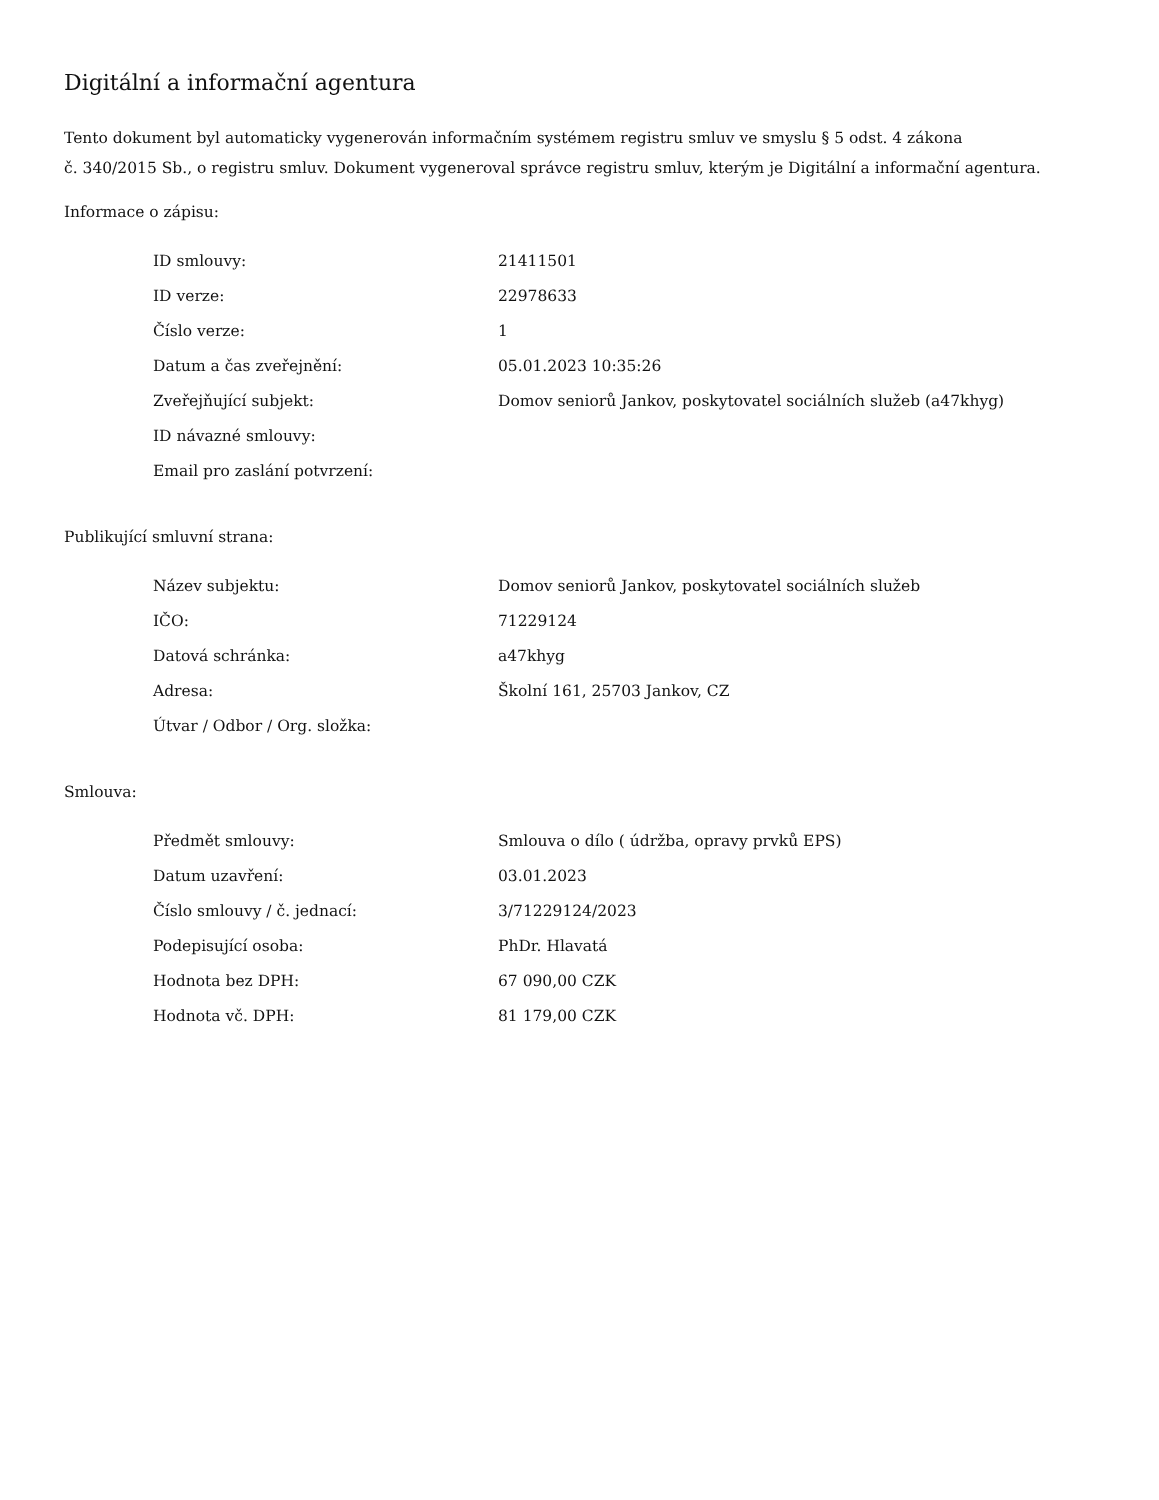Digitální a informační agentura
Tento dokument byl automaticky vygenerován informačním systémem registru smluv ve smyslu § 5 odst. 4 zákona
č. 340/2015 Sb., o registru smluv. Dokument vygeneroval správce registru smluv, kterým je Digitální a informační agentura.
Informace o zápisu:
| ID smlouvy: | 21411501 |
| ID verze: | 22978633 |
| Číslo verze: | 1 |
| Datum a čas zveřejnění: | 05.01.2023 10:35:26 |
| Zveřejňující subjekt: | Domov seniorů Jankov, poskytovatel sociálních služeb (a47khyg) |
| ID návazné smlouvy: | |
| Email pro zaslání potvrzení: | |
Publikující smluvní strana:
| Název subjektu: | Domov seniorů Jankov, poskytovatel sociálních služeb |
| IČO: | 71229124 |
| Datová schránka: | a47khyg |
| Adresa: | Školní 161, 25703 Jankov, CZ |
| Útvar / Odbor / Org. složka: | |
Smlouva:
| Předmět smlouvy: | Smlouva o dílo ( údržba, opravy prvků EPS) |
| Datum uzavření: | 03.01.2023 |
| Číslo smlouvy / č. jednací: | 3/71229124/2023 |
| Podepisující osoba: | PhDr. Hlavatá |
| Hodnota bez DPH: | 67 090,00 CZK |
| Hodnota vč. DPH: | 81 179,00 CZK |